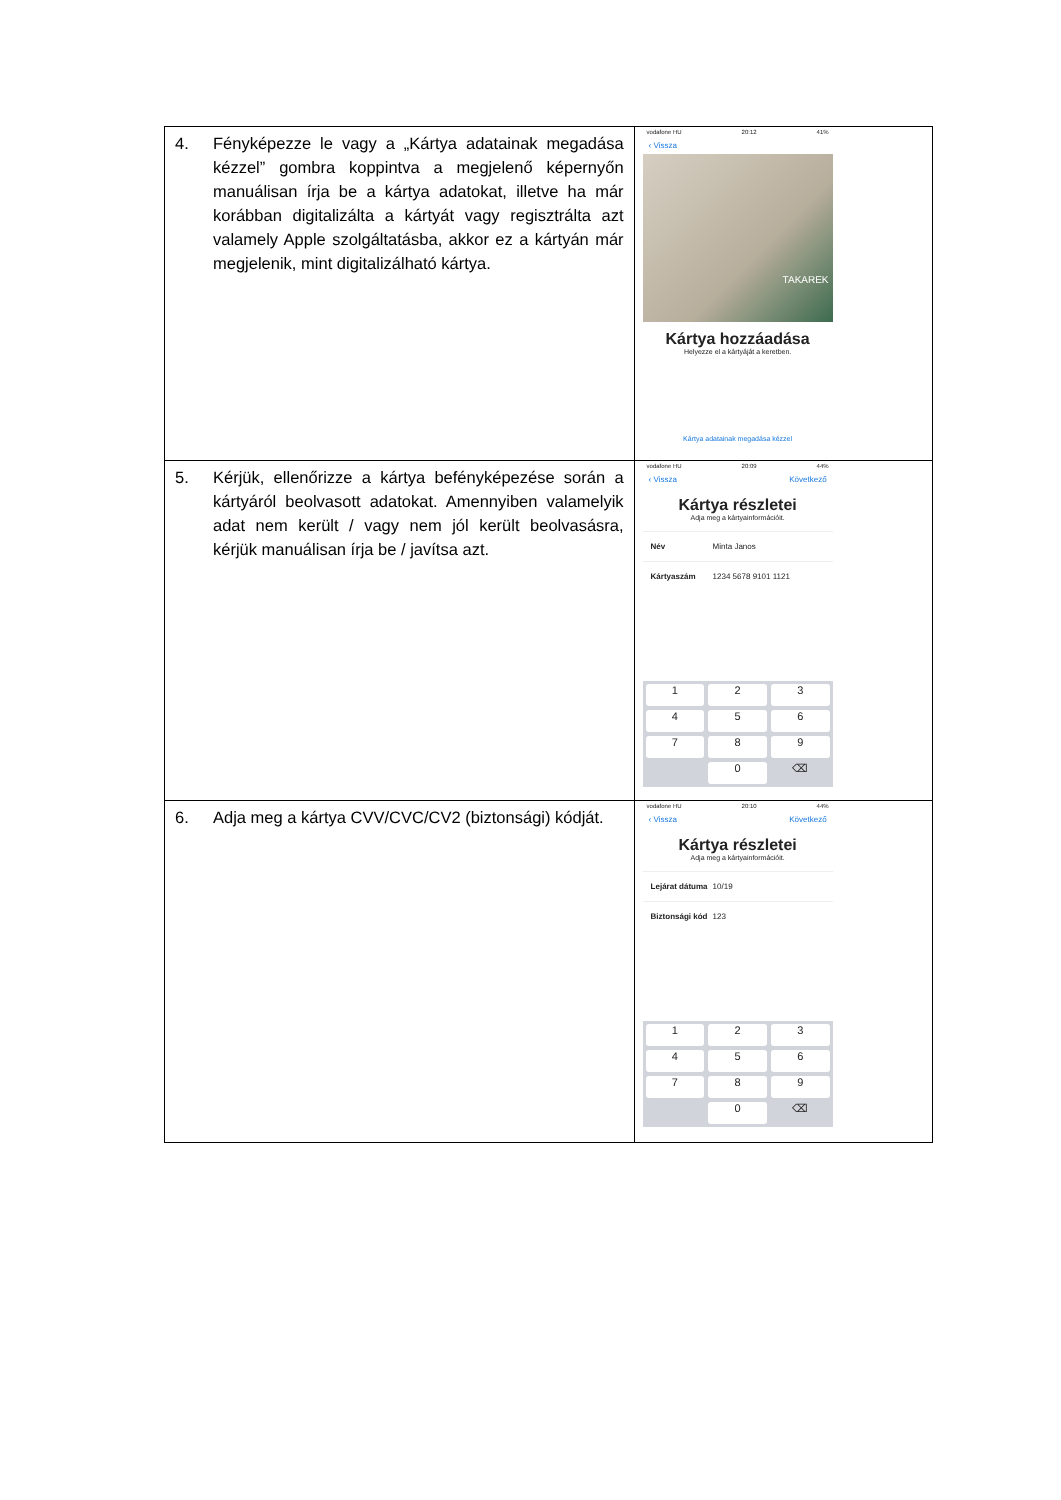| 4. Fényképezze le vagy a „Kártya adatainak megadása kézzel” gombra koppintva a megjelenő képernyőn manuálisan írja be a kártya adatokat, illetve ha már korábban digitalizálta a kártyát vagy regisztrálta azt valamely Apple szolgáltatásba, akkor ez a kártyán már megjelenik, mint digitalizálható kártya. | vodafone HU 20:12 41% ‹ Vissza TAKAREK Kártya hozzáadása Helyezze el a kártyáját a keretben. Kártya adatainak megadása kézzel |
| 5. Kérjük, ellenőrizze a kártya befényképezése során a kártyáról beolvasott adatokat. Amennyiben valamelyik adat nem került / vagy nem jól került beolvasásra, kérjük manuálisan írja be / javítsa azt. | vodafone HU 20:09 44% ‹ Vissza Következő Kártya részletei Adja meg a kártyainformációit. Név Minta Janos Kártyaszám 1234 5678 9101 1121 1 2 3 4 5 6 7 8 9 0 ⌫ |
| 6. Adja meg a kártya CVV/CVC/CV2 (biztonsági) kódját. | vodafone HU 20:10 44% ‹ Vissza Következő Kártya részletei Adja meg a kártyainformációit. Lejárat dátuma 10/19 Biztonsági kód 123 1 2 3 4 5 6 7 8 9 0 ⌫ |